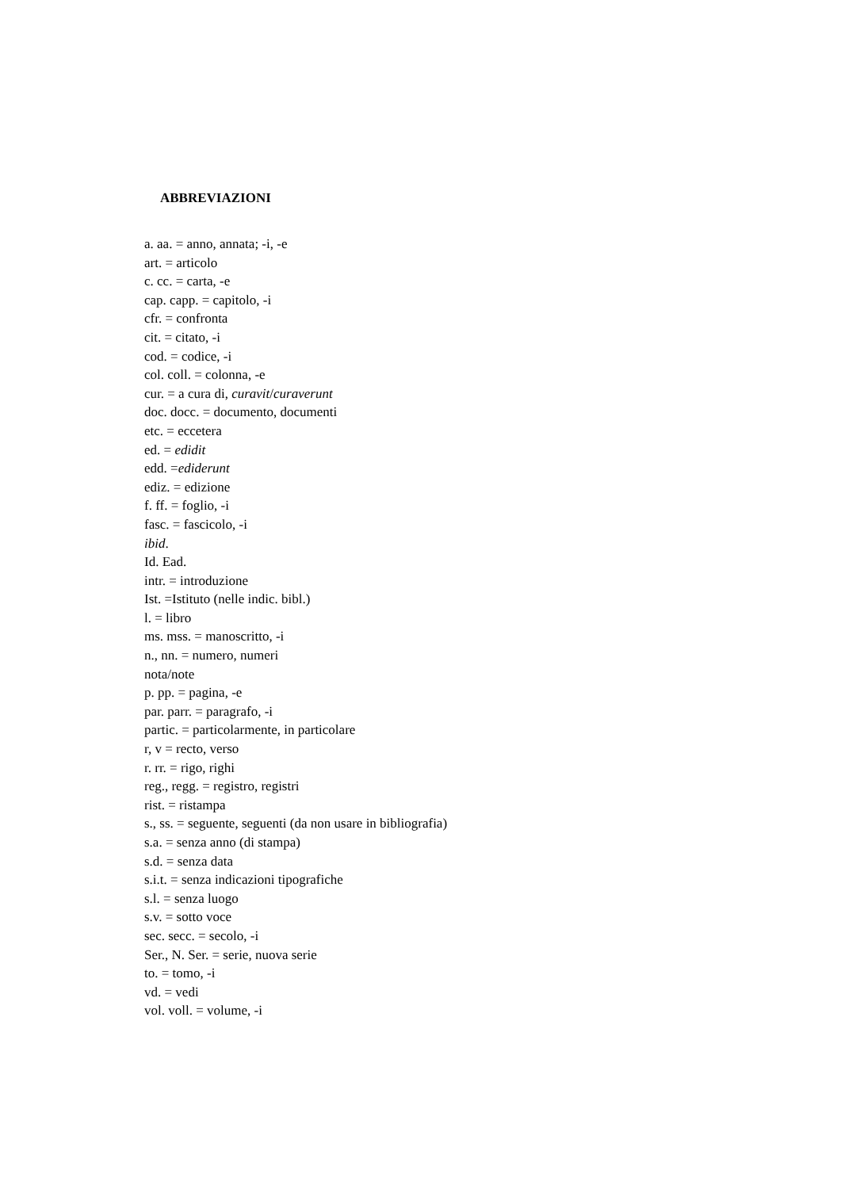ABBREVIAZIONI
a. aa. = anno, annata; -i, -e
art. = articolo
c. cc. = carta, -e
cap. capp. = capitolo, -i
cfr. = confronta
cit. = citato, -i
cod. = codice, -i
col. coll. = colonna, -e
cur. = a cura di, curavit/curaverunt
doc. docc. = documento, documenti
etc. = eccetera
ed. = edidit
edd. =ediderunt
ediz. = edizione
f. ff. = foglio, -i
fasc. = fascicolo, -i
ibid.
Id. Ead.
intr. = introduzione
Ist. =Istituto (nelle indic. bibl.)
l. = libro
ms. mss. = manoscritto, -i
n., nn. = numero, numeri
nota/note
p. pp. = pagina, -e
par. parr. = paragrafo, -i
partic. = particolarmente, in particolare
r, v = recto, verso
r. rr. = rigo, righi
reg., regg. = registro, registri
rist. = ristampa
s., ss. = seguente, seguenti (da non usare in bibliografia)
s.a. = senza anno (di stampa)
s.d. = senza data
s.i.t. = senza indicazioni tipografiche
s.l. = senza luogo
s.v. = sotto voce
sec. secc. = secolo, -i
Ser., N. Ser. = serie, nuova serie
to. = tomo, -i
vd. = vedi
vol. voll. = volume, -i